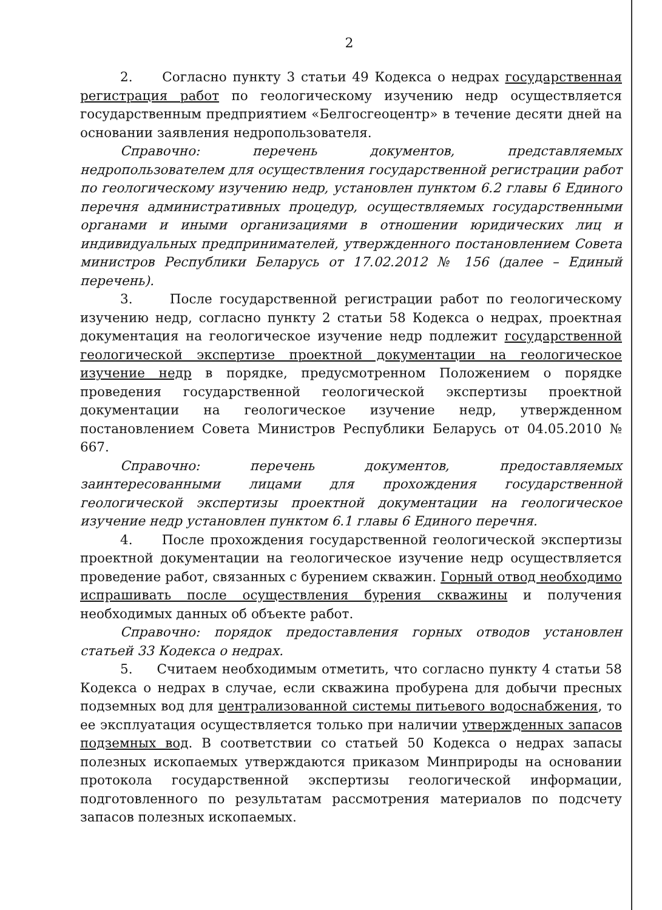2
2. Согласно пункту 3 статьи 49 Кодекса о недрах государственная регистрация работ по геологическому изучению недр осуществляется государственным предприятием «Белгосгеоцентр» в течение десяти дней на основании заявления недропользователя.
Справочно: перечень документов, представляемых недропользователем для осуществления государственной регистрации работ по геологическому изучению недр, установлен пунктом 6.2 главы 6 Единого перечня административных процедур, осуществляемых государственными органами и иными организациями в отношении юридических лиц и индивидуальных предпринимателей, утвержденного постановлением Совета министров Республики Беларусь от 17.02.2012 № 156 (далее – Единый перечень).
3. После государственной регистрации работ по геологическому изучению недр, согласно пункту 2 статьи 58 Кодекса о недрах, проектная документация на геологическое изучение недр подлежит государственной геологической экспертизе проектной документации на геологическое изучение недр в порядке, предусмотренном Положением о порядке проведения государственной геологической экспертизы проектной документации на геологическое изучение недр, утвержденном постановлением Совета Министров Республики Беларусь от 04.05.2010 № 667.
Справочно: перечень документов, предоставляемых заинтересованными лицами для прохождения государственной геологической экспертизы проектной документации на геологическое изучение недр установлен пунктом 6.1 главы 6 Единого перечня.
4. После прохождения государственной геологической экспертизы проектной документации на геологическое изучение недр осуществляется проведение работ, связанных с бурением скважин. Горный отвод необходимо испрашивать после осуществления бурения скважины и получения необходимых данных об объекте работ.
Справочно: порядок предоставления горных отводов установлен статьей 33 Кодекса о недрах.
5. Считаем необходимым отметить, что согласно пункту 4 статьи 58 Кодекса о недрах в случае, если скважина пробурена для добычи пресных подземных вод для централизованной системы питьевого водоснабжения, то ее эксплуатация осуществляется только при наличии утвержденных запасов подземных вод. В соответствии со статьей 50 Кодекса о недрах запасы полезных ископаемых утверждаются приказом Минприроды на основании протокола государственной экспертизы геологической информации, подготовленного по результатам рассмотрения материалов по подсчету запасов полезных ископаемых.